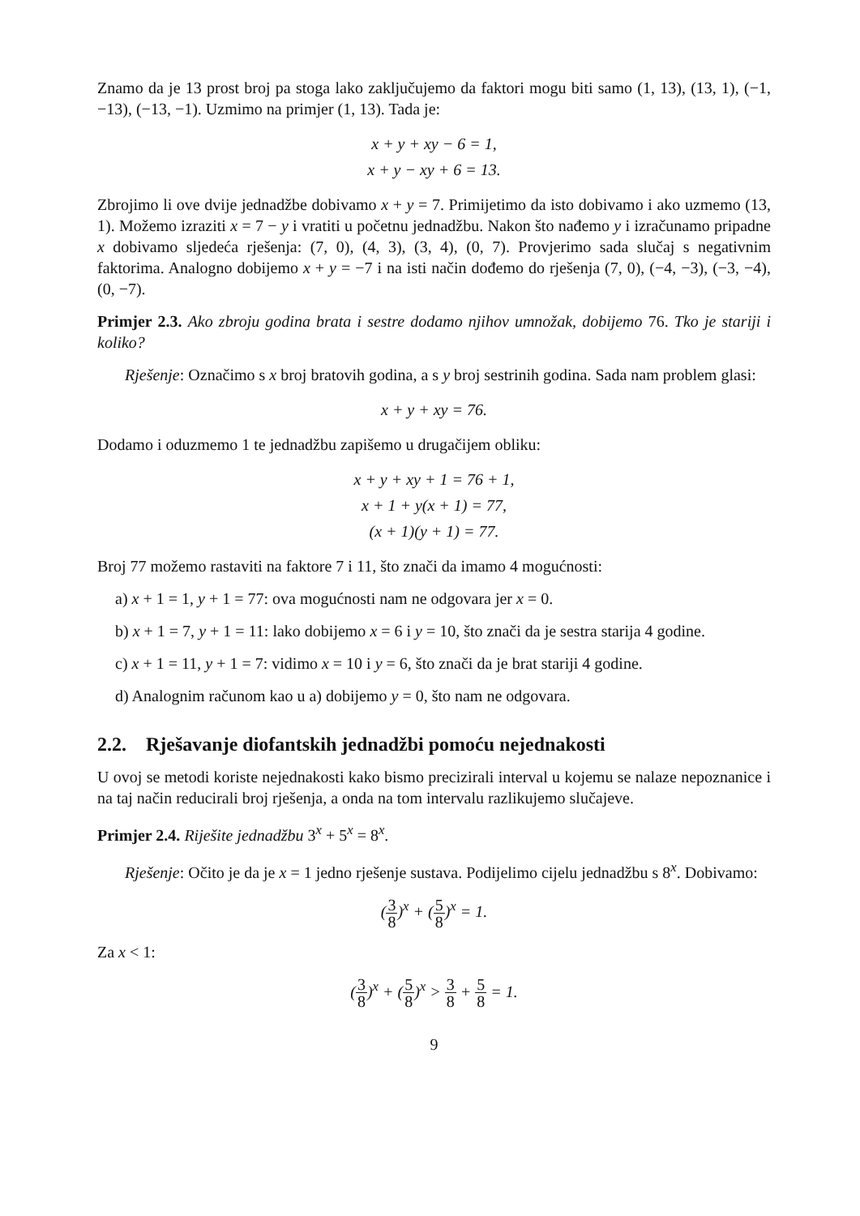Znamo da je 13 prost broj pa stoga lako zaključujemo da faktori mogu biti samo (1, 13), (13, 1), (−1, −13), (−13, −1). Uzmimo na primjer (1, 13). Tada je:
x + y + xy − 6 = 1,
x + y − xy + 6 = 13.
Zbrojimo li ove dvije jednadžbe dobivamo x + y = 7. Primijetimo da isto dobivamo i ako uzmemo (13, 1). Možemo izraziti x = 7 − y i vratiti u početnu jednadžbu. Nakon što nađemo y i izračunamo pripadne x dobivamo sljedeća rješenja: (7, 0), (4, 3), (3, 4), (0, 7). Provjerimo sada slučaj s negativnim faktorima. Analogno dobijemo x + y = −7 i na isti način dođemo do rješenja (7, 0), (−4, −3), (−3, −4), (0, −7).
Primjer 2.3. Ako zbroju godina brata i sestre dodamo njihov umnožak, dobijemo 76. Tko je stariji i koliko?
Rješenje: Označimo s x broj bratovih godina, a s y broj sestrinih godina. Sada nam problem glasi:
x + y + xy = 76.
Dodamo i oduzmemo 1 te jednadžbu zapišemo u drugačijem obliku:
x + y + xy + 1 = 76 + 1,
x + 1 + y(x + 1) = 77,
(x + 1)(y + 1) = 77.
Broj 77 možemo rastaviti na faktore 7 i 11, što znači da imamo 4 mogućnosti:
a) x + 1 = 1, y + 1 = 77: ova mogućnosti nam ne odgovara jer x = 0.
b) x + 1 = 7, y + 1 = 11: lako dobijemo x = 6 i y = 10, što znači da je sestra starija 4 godine.
c) x + 1 = 11, y + 1 = 7: vidimo x = 10 i y = 6, što znači da je brat stariji 4 godine.
d) Analognim računom kao u a) dobijemo y = 0, što nam ne odgovara.
2.2. Rješavanje diofantskih jednadžbi pomoću nejednakosti
U ovoj se metodi koriste nejednakosti kako bismo precizirali interval u kojemu se nalaze nepoznanice i na taj način reducirali broj rješenja, a onda na tom intervalu razlikujemo slučajeve.
Primjer 2.4. Riješite jednadžbu 3<sup>x</sup> + 5<sup>x</sup> = 8<sup>x</sup>.
Rješenje: Očito je da je x = 1 jedno rješenje sustava. Podijelimo cijelu jednadžbu s 8<sup>x</sup>. Dobivamo:
(3 8)<sup>x</sup> + (5 8)<sup>x</sup> = 1.
Za x < 1:
(3 8)<sup>x</sup> + (5 8)<sup>x</sup> > 3 8 + 5 8 = 1.
9